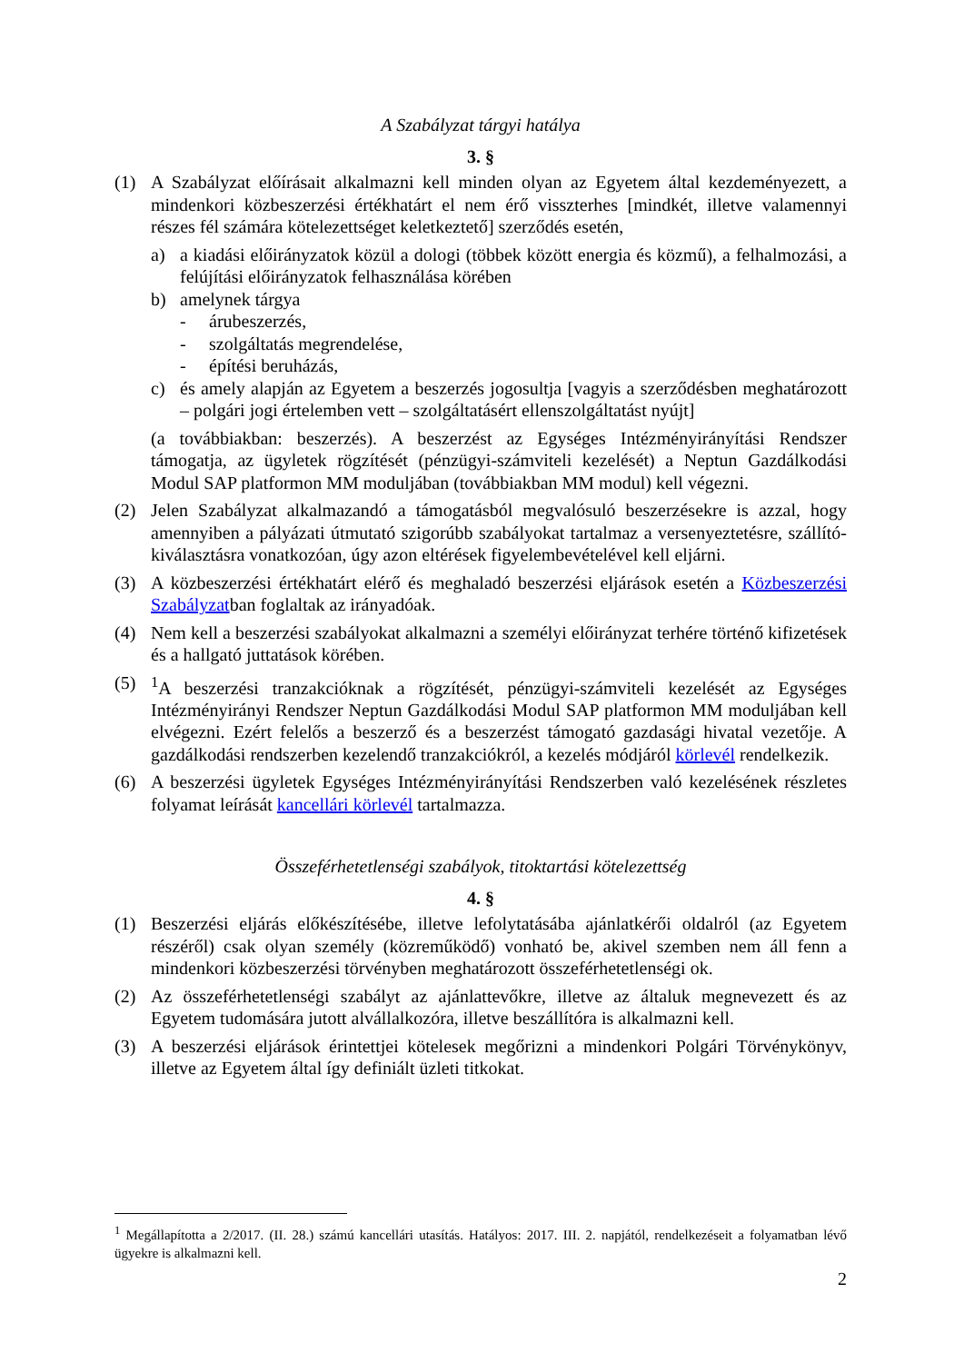A Szabályzat tárgyi hatálya
3. §
(1) A Szabályzat előírásait alkalmazni kell minden olyan az Egyetem által kezdeményezett, a mindenkori közbeszerzési értékhatárt el nem érő visszterhes [mindkét, illetve valamennyi részes fél számára kötelezettséget keletkeztető] szerződés esetén,
a) a kiadási előirányzatok közül a dologi (többek között energia és közmű), a felhalmozási, a felújítási előirányzatok felhasználása körében
b) amelynek tárgya
- árubeszerzés,
- szolgáltatás megrendelése,
- építési beruházás,
c) és amely alapján az Egyetem a beszerzés jogosultja [vagyis a szerződésben meghatározott – polgári jogi értelemben vett – szolgáltatásért ellenszolgáltatást nyújt]
(a továbbiakban: beszerzés). A beszerzést az Egységes Intézményirányítási Rendszer támogatja, az ügyletek rögzítését (pénzügyi-számviteli kezelését) a Neptun Gazdálkodási Modul SAP platformon MM moduljában (továbbiakban MM modul) kell végezni.
(2) Jelen Szabályzat alkalmazandó a támogatásból megvalósuló beszerzésekre is azzal, hogy amennyiben a pályázati útmutató szigorúbb szabályokat tartalmaz a versenyeztetésre, szállító-kiválasztásra vonatkozóan, úgy azon eltérések figyelembevételével kell eljárni.
(3) A közbeszerzési értékhatárt elérő és meghaladó beszerzési eljárások esetén a Közbeszerzési Szabályzatban foglaltak az irányadóak.
(4) Nem kell a beszerzési szabályokat alkalmazni a személyi előirányzat terhére történő kifizetések és a hallgató juttatások körében.
(5) <sup>1</sup> A beszerzési tranzakcióknak a rögzítését, pénzügyi-számviteli kezelését az Egységes Intézményirányi Rendszer Neptun Gazdálkodási Modul SAP platformon MM moduljában kell elvégezni. Ezért felelős a beszerző és a beszerzést támogató gazdasági hivatal vezetője. A gazdálkodási rendszerben kezelendő tranzakciókról, a kezelés módjáról körlevél rendelkezik.
(6) A beszerzési ügyletek Egységes Intézményirányítási Rendszerben való kezelésének részletes folyamat leírását kancellári körlevél tartalmazza.
Összeférhetetlenségi szabályok, titoktartási kötelezettség
4. §
(1) Beszerzési eljárás előkészítésébe, illetve lefolytatásába ajánlatkérői oldalról (az Egyetem részéről) csak olyan személy (közreműködő) vonható be, akivel szemben nem áll fenn a mindenkori közbeszerzési törvényben meghatározott összeférhetetlenségi ok.
(2) Az összeférhetetlenségi szabályt az ajánlattevőkre, illetve az általuk megnevezett és az Egyetem tudomására jutott alvállalkozóra, illetve beszállítóra is alkalmazni kell.
(3) A beszerzési eljárások érintettjei kötelesek megőrizni a mindenkori Polgári Törvénykönyv, illetve az Egyetem által így definiált üzleti titkokat.
<sup>1</sup> Megállapította a 2/2017. (II. 28.) számú kancellári utasítás. Hatályos: 2017. III. 2. napjától, rendelkezéseit a folyamatban lévő ügyekre is alkalmazni kell.
2